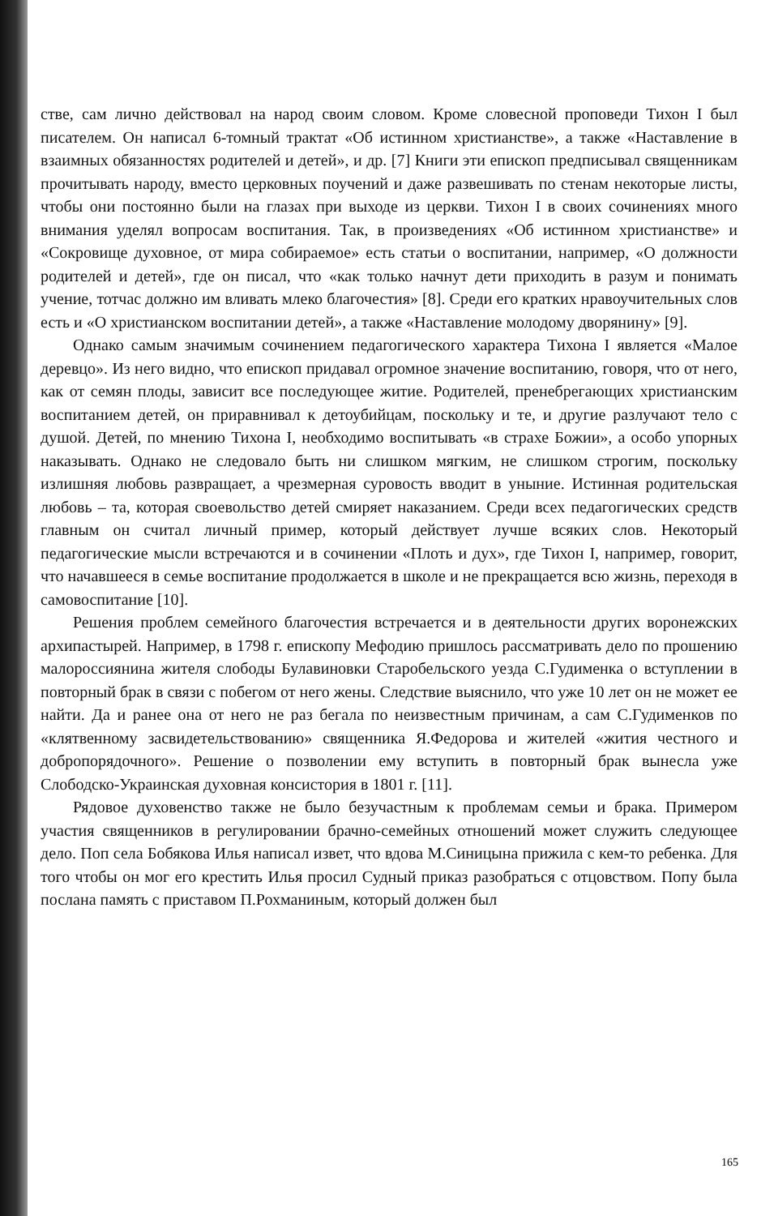стве, сам лично действовал на народ своим словом. Кроме словесной проповеди Тихон I был писателем. Он написал 6-томный трактат «Об истинном христианстве», а также «Наставление в взаимных обязанностях родителей и детей», и др. [7] Книги эти епископ предписывал священникам прочитывать народу, вместо церковных поучений и даже развешивать по стенам некоторые листы, чтобы они постоянно были на глазах при выходе из церкви. Тихон I в своих сочинениях много внимания уделял вопросам воспитания. Так, в произведениях «Об истинном христианстве» и «Сокровище духовное, от мира собираемое» есть статьи о воспитании, например, «О должности родителей и детей», где он писал, что «как только начнут дети приходить в разум и понимать учение, тотчас должно им вливать млеко благочестия» [8]. Среди его кратких нравоучительных слов есть и «О христианском воспитании детей», а также «Наставление молодому дворянину» [9].
Однако самым значимым сочинением педагогического характера Тихона I является «Малое деревцо». Из него видно, что епископ придавал огромное значение воспитанию, говоря, что от него, как от семян плоды, зависит все последующее житие. Родителей, пренебрегающих христианским воспитанием детей, он приравнивал к детоубийцам, поскольку и те, и другие разлучают тело с душой. Детей, по мнению Тихона I, необходимо воспитывать «в страхе Божии», а особо упорных наказывать. Однако не следовало быть ни слишком мягким, не слишком строгим, поскольку излишняя любовь развращает, а чрезмерная суровость вводит в уныние. Истинная родительская любовь – та, которая своевольство детей смиряет наказанием. Среди всех педагогических средств главным он считал личный пример, который действует лучше всяких слов. Некоторый педагогические мысли встречаются и в сочинении «Плоть и дух», где Тихон I, например, говорит, что начавшееся в семье воспитание продолжается в школе и не прекращается всю жизнь, переходя в самовоспитание [10].
Решения проблем семейного благочестия встречается и в деятельности других воронежских архипастырей. Например, в 1798 г. епископу Мефодию пришлось рассматривать дело по прошению малороссиянина жителя слободы Булавиновки Старобельского уезда С.Гудименка о вступлении в повторный брак в связи с побегом от него жены. Следствие выяснило, что уже 10 лет он не может ее найти. Да и ранее она от него не раз бегала по неизвестным причинам, а сам С.Гудименков по «клятвенному засвидетельствованию» священника Я.Федорова и жителей «жития честного и добропорядочного». Решение о позволении ему вступить в повторный брак вынесла уже Слободско-Украинская духовная консистория в 1801 г. [11].
Рядовое духовенство также не было безучастным к проблемам семьи и брака. Примером участия священников в регулировании брачно-семейных отношений может служить следующее дело. Поп села Бобякова Илья написал извет, что вдова М.Синицына прижила с кем-то ребенка. Для того чтобы он мог его крестить Илья просил Судный приказ разобраться с отцовством. Попу была послана память с приставом П.Рохманиным, который должен был
165